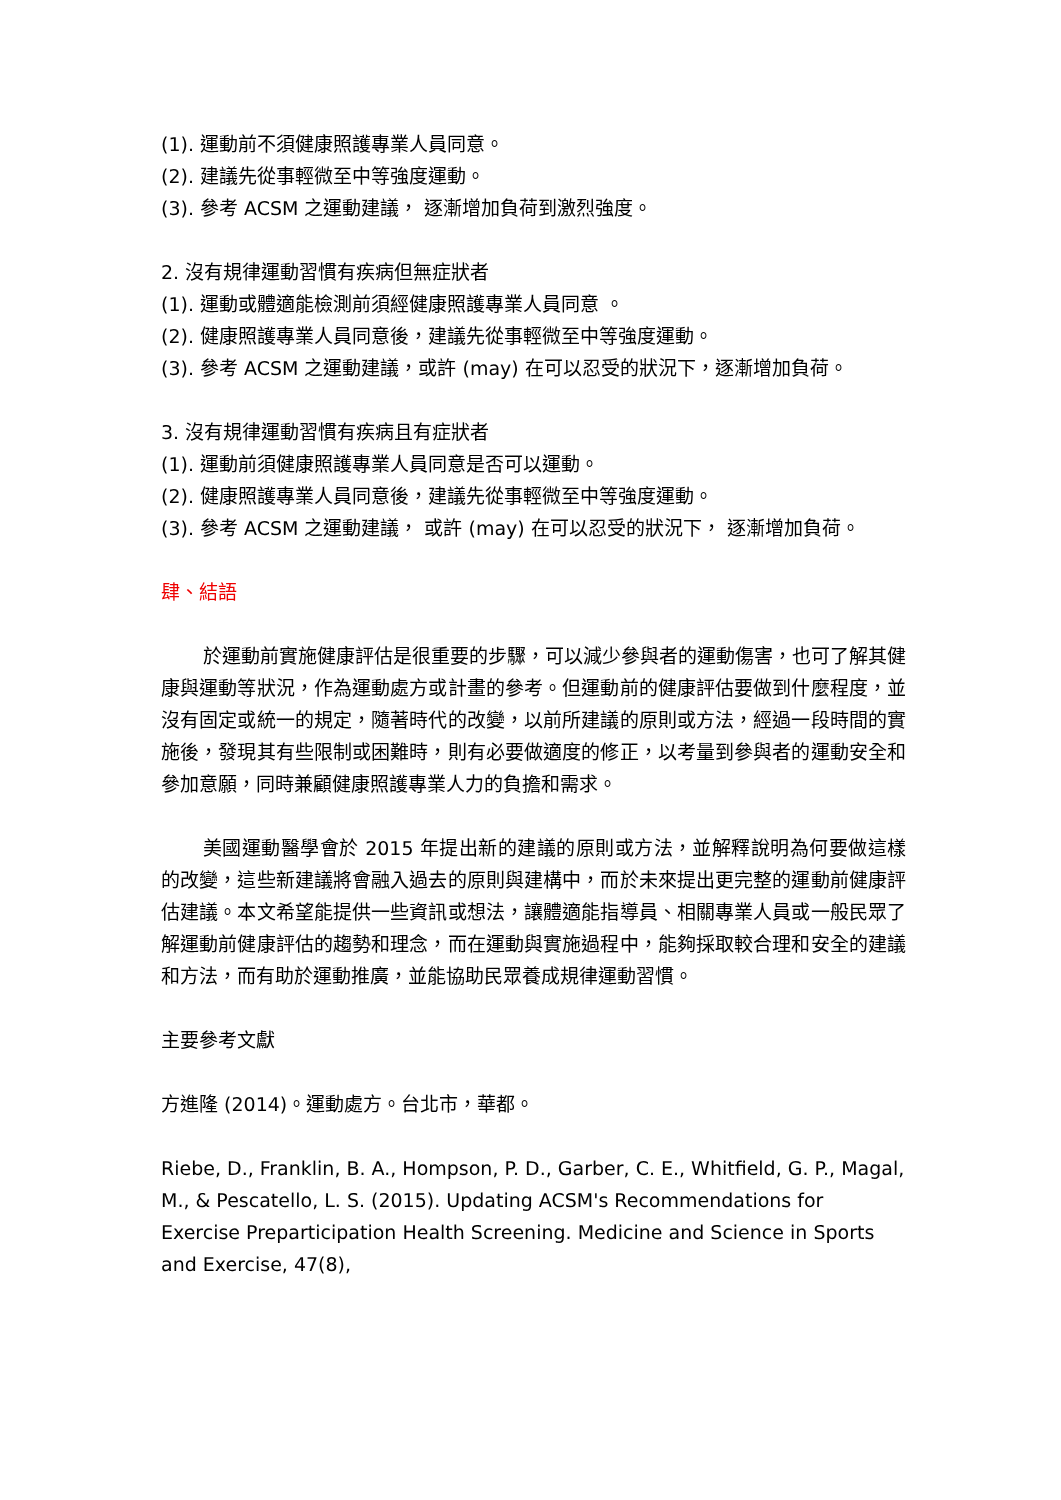(1). 運動前不須健康照護專業人員同意。
(2). 建議先從事輕微至中等強度運動。
(3). 參考 ACSM 之運動建議， 逐漸增加負荷到激烈強度。
2. 沒有規律運動習慣有疾病但無症狀者
(1). 運動或體適能檢測前須經健康照護專業人員同意 。
(2). 健康照護專業人員同意後，建議先從事輕微至中等強度運動。
(3). 參考 ACSM 之運動建議，或許 (may) 在可以忍受的狀況下，逐漸增加負荷。
3. 沒有規律運動習慣有疾病且有症狀者
(1). 運動前須健康照護專業人員同意是否可以運動。
(2). 健康照護專業人員同意後，建議先從事輕微至中等強度運動。
(3). 參考 ACSM 之運動建議， 或許 (may) 在可以忍受的狀況下， 逐漸增加負荷。
肆、結語
於運動前實施健康評估是很重要的步驟，可以減少參與者的運動傷害，也可了解其健康與運動等狀況，作為運動處方或計畫的參考。但運動前的健康評估要做到什麼程度，並沒有固定或統一的規定，隨著時代的改變，以前所建議的原則或方法，經過一段時間的實施後，發現其有些限制或困難時，則有必要做適度的修正，以考量到參與者的運動安全和參加意願，同時兼顧健康照護專業人力的負擔和需求。
美國運動醫學會於 2015 年提出新的建議的原則或方法，並解釋說明為何要做這樣的改變，這些新建議將會融入過去的原則與建構中，而於未來提出更完整的運動前健康評估建議。本文希望能提供一些資訊或想法，讓體適能指導員、相關專業人員或一般民眾了解運動前健康評估的趨勢和理念，而在運動與實施過程中，能夠採取較合理和安全的建議和方法，而有助於運動推廣，並能協助民眾養成規律運動習慣。
主要參考文獻
方進隆 (2014)。運動處方。台北市，華都。
Riebe, D., Franklin, B. A., Hompson, P. D., Garber, C. E., Whitfield, G. P., Magal, M., & Pescatello, L. S. (2015). Updating ACSM's Recommendations for Exercise Preparticipation Health Screening. Medicine and Science in Sports and Exercise, 47(8),